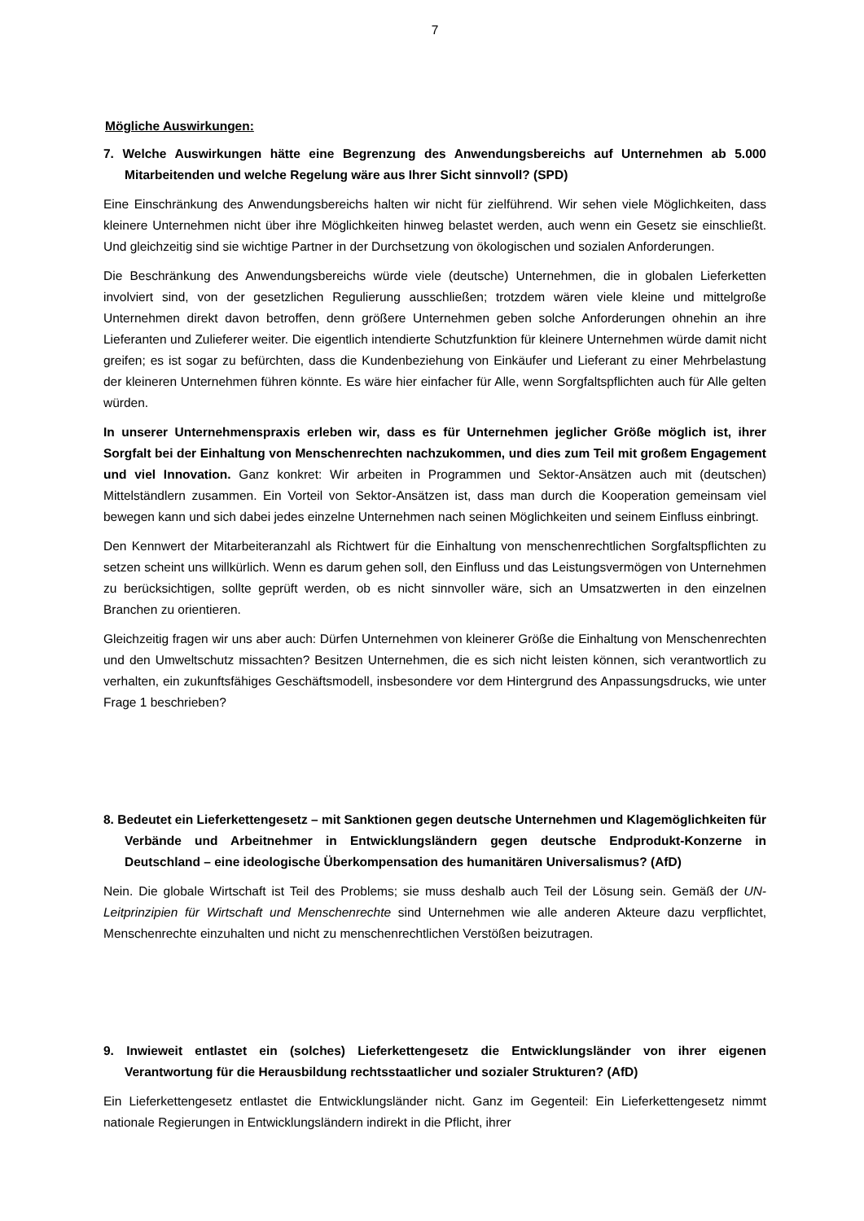7
Mögliche Auswirkungen:
7. Welche Auswirkungen hätte eine Begrenzung des Anwendungsbereichs auf Unternehmen ab 5.000 Mitarbeitenden und welche Regelung wäre aus Ihrer Sicht sinnvoll? (SPD)
Eine Einschränkung des Anwendungsbereichs halten wir nicht für zielführend. Wir sehen viele Möglichkeiten, dass kleinere Unternehmen nicht über ihre Möglichkeiten hinweg belastet werden, auch wenn ein Gesetz sie einschließt. Und gleichzeitig sind sie wichtige Partner in der Durchsetzung von ökologischen und sozialen Anforderungen.
Die Beschränkung des Anwendungsbereichs würde viele (deutsche) Unternehmen, die in globalen Lieferketten involviert sind, von der gesetzlichen Regulierung ausschließen; trotzdem wären viele kleine und mittelgroße Unternehmen direkt davon betroffen, denn größere Unternehmen geben solche Anforderungen ohnehin an ihre Lieferanten und Zulieferer weiter. Die eigentlich intendierte Schutzfunktion für kleinere Unternehmen würde damit nicht greifen; es ist sogar zu befürchten, dass die Kundenbeziehung von Einkäufer und Lieferant zu einer Mehrbelastung der kleineren Unternehmen führen könnte. Es wäre hier einfacher für Alle, wenn Sorgfaltspflichten auch für Alle gelten würden.
In unserer Unternehmenspraxis erleben wir, dass es für Unternehmen jeglicher Größe möglich ist, ihrer Sorgfalt bei der Einhaltung von Menschenrechten nachzukommen, und dies zum Teil mit großem Engagement und viel Innovation. Ganz konkret: Wir arbeiten in Programmen und Sektor-Ansätzen auch mit (deutschen) Mittelständlern zusammen. Ein Vorteil von Sektor-Ansätzen ist, dass man durch die Kooperation gemeinsam viel bewegen kann und sich dabei jedes einzelne Unternehmen nach seinen Möglichkeiten und seinem Einfluss einbringt.
Den Kennwert der Mitarbeiteranzahl als Richtwert für die Einhaltung von menschenrechtlichen Sorgfaltspflichten zu setzen scheint uns willkürlich. Wenn es darum gehen soll, den Einfluss und das Leistungsvermögen von Unternehmen zu berücksichtigen, sollte geprüft werden, ob es nicht sinnvoller wäre, sich an Umsatzwerten in den einzelnen Branchen zu orientieren.
Gleichzeitig fragen wir uns aber auch: Dürfen Unternehmen von kleinerer Größe die Einhaltung von Menschenrechten und den Umweltschutz missachten? Besitzen Unternehmen, die es sich nicht leisten können, sich verantwortlich zu verhalten, ein zukunftsfähiges Geschäftsmodell, insbesondere vor dem Hintergrund des Anpassungsdrucks, wie unter Frage 1 beschrieben?
8. Bedeutet ein Lieferkettengesetz – mit Sanktionen gegen deutsche Unternehmen und Klagemöglichkeiten für Verbände und Arbeitnehmer in Entwicklungsländern gegen deutsche Endprodukt-Konzerne in Deutschland – eine ideologische Überkompensation des humanitären Universalismus? (AfD)
Nein. Die globale Wirtschaft ist Teil des Problems; sie muss deshalb auch Teil der Lösung sein. Gemäß der UN-Leitprinzipien für Wirtschaft und Menschenrechte sind Unternehmen wie alle anderen Akteure dazu verpflichtet, Menschenrechte einzuhalten und nicht zu menschenrechtlichen Verstößen beizutragen.
9. Inwieweit entlastet ein (solches) Lieferkettengesetz die Entwicklungsländer von ihrer eigenen Verantwortung für die Herausbildung rechtsstaatlicher und sozialer Strukturen? (AfD)
Ein Lieferkettengesetz entlastet die Entwicklungsländer nicht. Ganz im Gegenteil: Ein Lieferkettengesetz nimmt nationale Regierungen in Entwicklungsländern indirekt in die Pflicht, ihrer